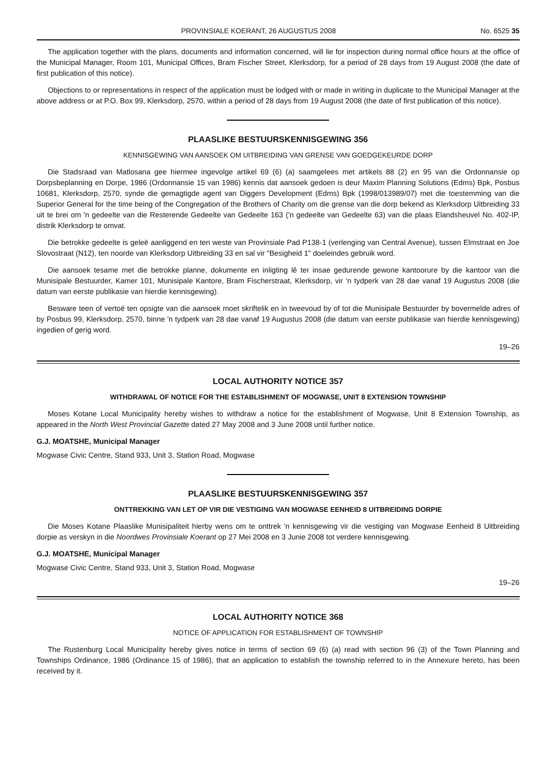PROVINSIALE KOERANT, 26 AUGUSTUS 2008 No. 6525 35
The application together with the plans, documents and information concerned, will lie for inspection during normal office hours at the office of the Municipal Manager, Room 101, Municipal Offices, Bram Fischer Street, Klerksdorp, for a period of 28 days from 19 August 2008 (the date of first publication of this notice).
Objections to or representations in respect of the application must be lodged with or made in writing in duplicate to the Municipal Manager at the above address or at P.O. Box 99, Klerksdorp, 2570, within a period of 28 days from 19 August 2008 (the date of first publication of this notice).
PLAASLIKE BESTUURSKENNISGEWING 356
KENNISGEWING VAN AANSOEK OM UITBREIDING VAN GRENSE VAN GOEDGEKEURDE DORP
Die Stadsraad van Matlosana gee hiermee ingevolge artikel 69 (6) (a) saamgelees met artikels 88 (2) en 95 van die Ordonnansie op Dorpsbeplanning en Dorpe, 1986 (Ordonnansie 15 van 1986) kennis dat aansoek gedoen is deur Maxim Planning Solutions (Edms) Bpk, Posbus 10681, Klerksdorp, 2570, synde die gemagtigde agent van Diggers Development (Edms) Bpk (1998/013989/07) met die toestemming van die Superior General for the time being of the Congregation of the Brothers of Charity om die grense van die dorp bekend as Klerksdorp Uitbreiding 33 uit te brei om 'n gedeelte van die Resterende Gedeelte van Gedeelte 163 ('n gedeelte van Gedeelte 63) van die plaas Elandsheuvel No. 402-IP, distrik Klerksdorp te omvat.
Die betrokke gedeelte is geleë aanliggend en ten weste van Provinsiale Pad P138-1 (verlenging van Central Avenue), tussen Elmstraat en Joe Slovostraat (N12), ten noorde van Klerksdorp Uitbreiding 33 en sal vir "Besigheid 1" doeleindes gebruik word.
Die aansoek tesame met die betrokke planne, dokumente en inligting lê ter insae gedurende gewone kantoorure by die kantoor van die Munisipale Bestuurder, Kamer 101, Munisipale Kantore, Bram Fischerstraat, Klerksdorp, vir 'n tydperk van 28 dae vanaf 19 Augustus 2008 (die datum van eerste publikasie van hierdie kennisgewing).
Besware teen of vertoë ten opsigte van die aansoek moet skriftelik en in tweevoud by of tot die Munisipale Bestuurder by bovermelde adres of by Posbus 99, Klerksdorp, 2570, binne 'n tydperk van 28 dae vanaf 19 Augustus 2008 (die datum van eerste publikasie van hierdie kennisgewing) ingedien of gerig word.
19–26
LOCAL AUTHORITY NOTICE 357
WITHDRAWAL OF NOTICE FOR THE ESTABLISHMENT OF MOGWASE, UNIT 8 EXTENSION TOWNSHIP
Moses Kotane Local Municipality hereby wishes to withdraw a notice for the establishment of Mogwase, Unit 8 Extension Township, as appeared in the North West Provincial Gazette dated 27 May 2008 and 3 June 2008 until further notice.
G.J. MOATSHE, Municipal Manager
Mogwase Civic Centre, Stand 933, Unit 3, Station Road, Mogwase
PLAASLIKE BESTUURSKENNISGEWING 357
ONTTREKKING VAN LET OP VIR DIE VESTIGING VAN MOGWASE EENHEID 8 UITBREIDING DORPIE
Die Moses Kotane Plaaslike Munisipaliteit hierby wens om te onttrek 'n kennisgewing vir die vestiging van Mogwase Eenheid 8 Uitbreiding dorpie as verskyn in die Noordwes Provinsiale Koerant op 27 Mei 2008 en 3 Junie 2008 tot verdere kennisgewing.
G.J. MOATSHE, Municipal Manager
Mogwase Civic Centre, Stand 933, Unit 3, Station Road, Mogwase
19–26
LOCAL AUTHORITY NOTICE 368
NOTICE OF APPLICATION FOR ESTABLISHMENT OF TOWNSHIP
The Rustenburg Local Municipality hereby gives notice in terms of section 69 (6) (a) read with section 96 (3) of the Town Planning and Townships Ordinance, 1986 (Ordinance 15 of 1986), that an application to establish the township referred to in the Annexure hereto, has been received by it.